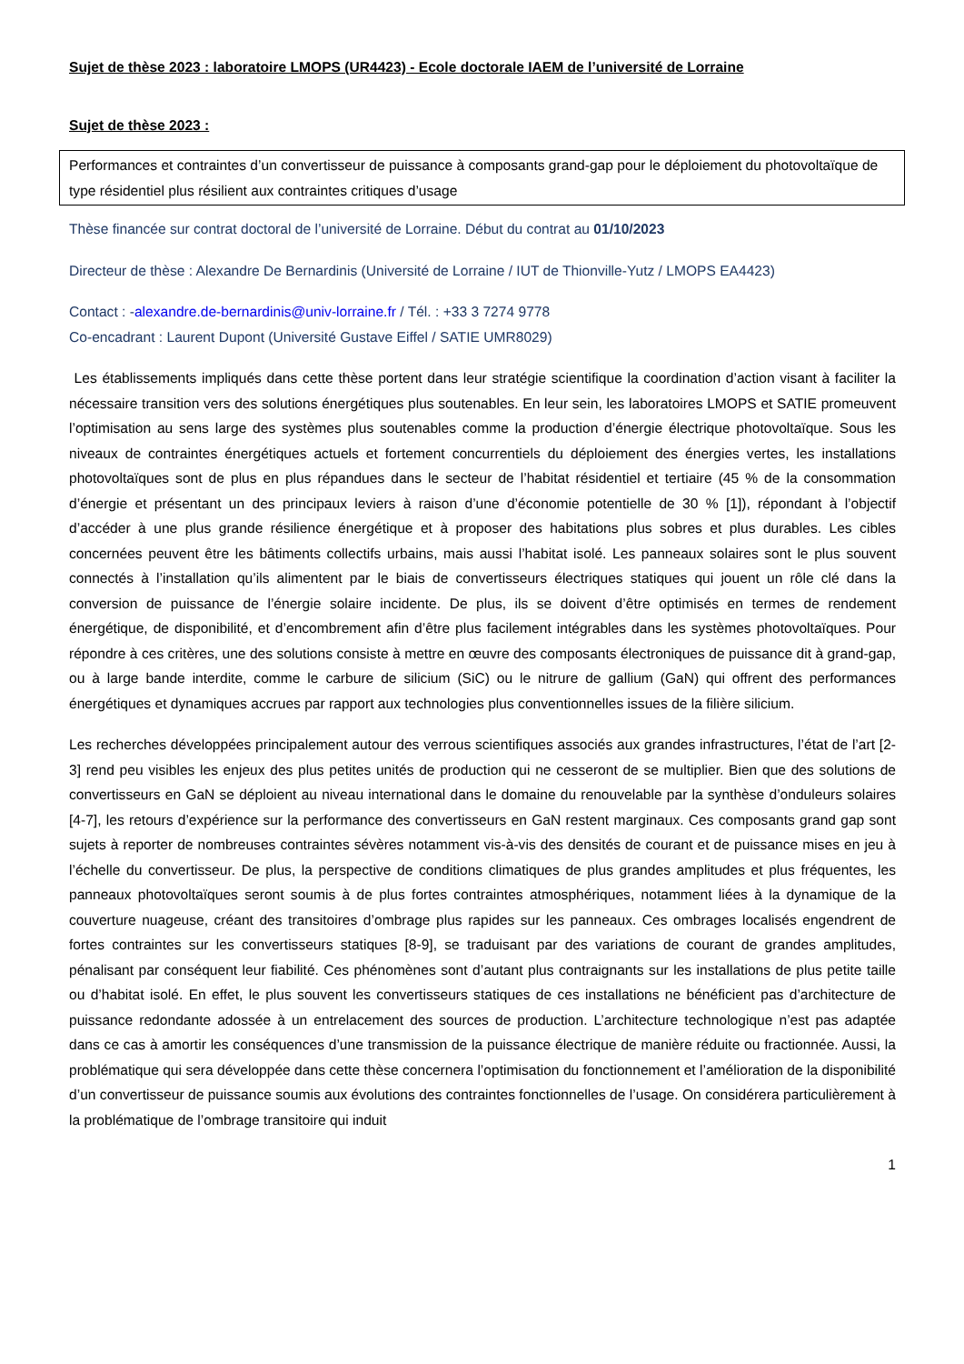Sujet de thèse 2023 : laboratoire LMOPS (UR4423) - Ecole doctorale IAEM de l’université de Lorraine
Sujet de thèse 2023 :
Performances et contraintes d’un convertisseur de puissance à composants grand-gap pour le déploiement du photovoltaïque de type résidentiel plus résilient aux contraintes critiques d’usage
Thèse financée sur contrat doctoral de l’université de Lorraine. Début du contrat au 01/10/2023
Directeur de thèse : Alexandre De Bernardinis (Université de Lorraine / IUT de Thionville-Yutz / LMOPS EA4423)
Contact : -alexandre.de-bernardinis@univ-lorraine.fr / Tél. : +33 3 7274 9778
Co-encadrant : Laurent Dupont (Université Gustave Eiffel / SATIE UMR8029)
Les établissements impliqués dans cette thèse portent dans leur stratégie scientifique la coordination d’action visant à faciliter la nécessaire transition vers des solutions énergétiques plus soutenables. En leur sein, les laboratoires LMOPS et SATIE promeuvent l’optimisation au sens large des systèmes plus soutenables comme la production d’énergie électrique photovoltaïque. Sous les niveaux de contraintes énergétiques actuels et fortement concurrentiels du déploiement des énergies vertes, les installations photovoltaïques sont de plus en plus répandues dans le secteur de l’habitat résidentiel et tertiaire (45 % de la consommation d’énergie et présentant un des principaux leviers à raison d’une d’économie potentielle de 30 % [1]), répondant à l’objectif d’accéder à une plus grande résilience énergétique et à proposer des habitations plus sobres et plus durables. Les cibles concernées peuvent être les bâtiments collectifs urbains, mais aussi l’habitat isolé. Les panneaux solaires sont le plus souvent connectés à l’installation qu’ils alimentent par le biais de convertisseurs électriques statiques qui jouent un rôle clé dans la conversion de puissance de l’énergie solaire incidente. De plus, ils se doivent d’être optimisés en termes de rendement énergétique, de disponibilité, et d’encombrement afin d’être plus facilement intégrables dans les systèmes photovoltaïques. Pour répondre à ces critères, une des solutions consiste à mettre en œuvre des composants électroniques de puissance dit à grand-gap, ou à large bande interdite, comme le carbure de silicium (SiC) ou le nitrure de gallium (GaN) qui offrent des performances énergétiques et dynamiques accrues par rapport aux technologies plus conventionnelles issues de la filière silicium.
Les recherches développées principalement autour des verrous scientifiques associés aux grandes infrastructures, l’état de l’art [2-3] rend peu visibles les enjeux des plus petites unités de production qui ne cesseront de se multiplier. Bien que des solutions de convertisseurs en GaN se déploient au niveau international dans le domaine du renouvelable par la synthèse d’onduleurs solaires [4-7], les retours d’expérience sur la performance des convertisseurs en GaN restent marginaux. Ces composants grand gap sont sujets à reporter de nombreuses contraintes sévères notamment vis-à-vis des densités de courant et de puissance mises en jeu à l’échelle du convertisseur. De plus, la perspective de conditions climatiques de plus grandes amplitudes et plus fréquentes, les panneaux photovoltaïques seront soumis à de plus fortes contraintes atmosphériques, notamment liées à la dynamique de la couverture nuageuse, créant des transitoires d’ombrage plus rapides sur les panneaux. Ces ombrages localisés engendrent de fortes contraintes sur les convertisseurs statiques [8-9], se traduisant par des variations de courant de grandes amplitudes, pénalisant par conséquent leur fiabilité. Ces phénomènes sont d’autant plus contraignants sur les installations de plus petite taille ou d’habitat isolé. En effet, le plus souvent les convertisseurs statiques de ces installations ne bénéficient pas d’architecture de puissance redondante adossée à un entrelacement des sources de production. L’architecture technologique n’est pas adaptée dans ce cas à amortir les conséquences d’une transmission de la puissance électrique de manière réduite ou fractionnée. Aussi, la problématique qui sera développée dans cette thèse concernera l’optimisation du fonctionnement et l’amélioration de la disponibilité d’un convertisseur de puissance soumis aux évolutions des contraintes fonctionnelles de l’usage. On considérera particulièrement à la problématique de l’ombrage transitoire qui induit
1